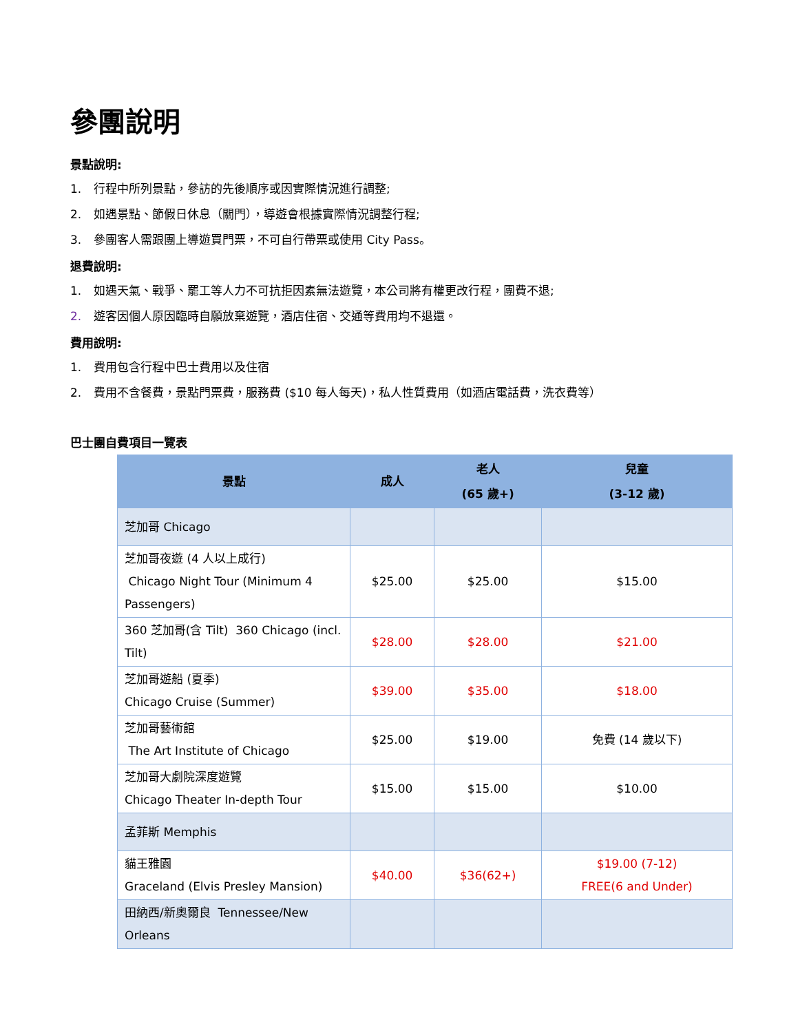參團說明
景點說明:
1. 行程中所列景點，參訪的先後順序或因實際情況進行調整;
2. 如遇景點、節假日休息（關門），導遊會根據實際情況調整行程;
3. 參團客人需跟團上導遊買門票，不可自行帶票或使用 City Pass。
退費說明:
1. 如遇天氣、戰爭、罷工等人力不可抗拒因素無法遊覽，本公司將有權更改行程，團費不退;
2. 遊客因個人原因臨時自願放棄遊覽，酒店住宿、交通等費用均不退還。
費用說明:
1. 費用包含行程中巴士費用以及住宿
2. 費用不含餐費，景點門票費，服務費 ($10 每人每天)，私人性質費用（如酒店電話費，洗衣費等）
巴士團自費項目一覽表
| 景點 | 成人 | 老人 (65 歲+) | 兒童 (3-12 歲) |
| --- | --- | --- | --- |
| 芝加哥 Chicago | | | |
| 芝加哥夜遊 (4 人以上成行) Chicago Night Tour (Minimum 4 Passengers) | $25.00 | $25.00 | $15.00 |
| 360 芝加哥(含 Tilt) 360 Chicago (incl. Tilt) | $28.00 | $28.00 | $21.00 |
| 芝加哥遊船 (夏季) Chicago Cruise (Summer) | $39.00 | $35.00 | $18.00 |
| 芝加哥藝術館 The Art Institute of Chicago | $25.00 | $19.00 | 免費 (14 歲以下) |
| 芝加哥大劇院深度遊覽 Chicago Theater In-depth Tour | $15.00 | $15.00 | $10.00 |
| 孟菲斯 Memphis | | | |
| 貓王雅園 Graceland (Elvis Presley Mansion) | $40.00 | $36(62+) | $19.00 (7-12) FREE(6 and Under) |
| 田納西/新奧爾良 Tennessee/New Orleans | | | |